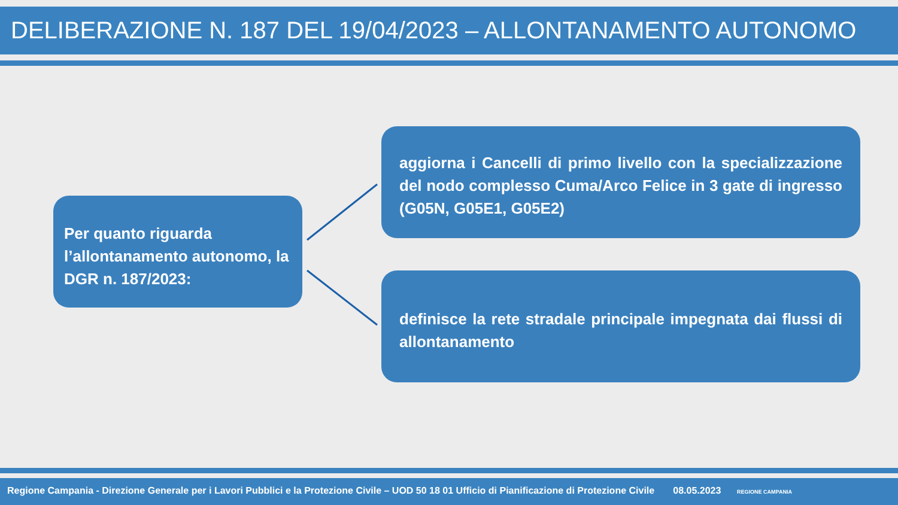DELIBERAZIONE N. 187 DEL 19/04/2023 – ALLONTANAMENTO AUTONOMO
Per quanto riguarda l’allontanamento autonomo, la DGR n. 187/2023:
aggiorna i Cancelli di primo livello con la specializzazione del nodo complesso Cuma/Arco Felice in 3 gate di ingresso (G05N, G05E1, G05E2)
definisce la rete stradale principale impegnata dai flussi di allontanamento
Regione Campania - Direzione Generale per i Lavori Pubblici e la Protezione Civile – UOD 50 18 01 Ufficio di Pianificazione di Protezione Civile 08.05.2023 REGIONE CAMPANIA